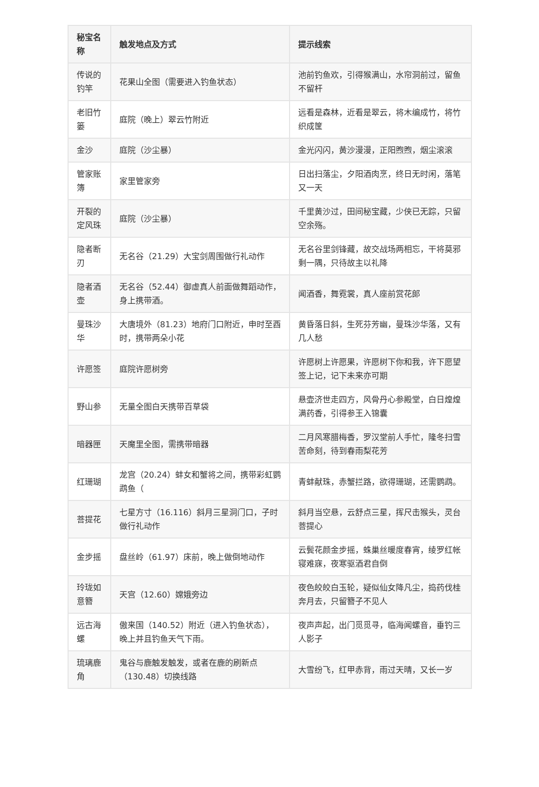| 秘宝名称 | 触发地点及方式 | 提示线索 |
| --- | --- | --- |
| 传说的钓竿 | 花果山全图（需要进入钓鱼状态） | 池前钓鱼欢，引得猴满山，水帘洞前过，留鱼不留杆 |
| 老旧竹篓 | 庭院（晚上）翠云竹附近 | 远看是森林，近看是翠云，将木编成竹，将竹织成筐 |
| 金沙 | 庭院（沙尘暴） | 金光闪闪，黄沙漫漫，正阳煦煦，烟尘滚滚 |
| 管家账簿 | 家里管家旁 | 日出扫落尘，夕阳酒肉烹，终日无时闲，落笔又一天 |
| 开裂的定风珠 | 庭院（沙尘暴） | 千里黄沙过，田间秘宝藏，少侠已无踪，只留空余殇。 |
| 隐者断刃 | 无名谷（21.29）大宝剑周围做行礼动作 | 无名谷里剑锋藏，故交战场两相忘，干将莫邪剩一隅，只待故主以礼降 |
| 隐者酒壶 | 无名谷（52.44）御虚真人前面做舞蹈动作，身上携带酒。 | 闻酒香，舞霓裳，真人座前赏花郎 |
| 曼珠沙华 | 大唐境外（81.23）地府门口附近，申时至酉时，携带两朵小花 | 黄昏落日斜，生死芬芳幽，曼珠沙华落，又有几人愁 |
| 许愿签 | 庭院许愿树旁 | 许愿树上许愿果，许愿树下你和我，许下愿望签上记，记下未来亦可期 |
| 野山参 | 无量全图白天携带百草袋 | 悬壶济世走四方，风骨丹心参殿堂，白日煌煌满药香，引得参王入锦囊 |
| 暗器匣 | 天魔里全图，需携带暗器 | 二月风寒腊梅香，罗汉堂前人手忙，隆冬扫雪苦命刻，待到春雨梨花芳 |
| 红珊瑚 | 龙宫（20.24）蚌女和蟹将之间，携带彩虹鹦鹉鱼（ | 青蚌献珠，赤蟹拦路，欲得珊瑚，还需鹦鹉。 |
| 菩提花 | 七星方寸（16.116）斜月三星洞门口，子时做行礼动作 | 斜月当空悬，云舒点三星，挥尺击猴头，灵台菩提心 |
| 金步摇 | 盘丝岭（61.97）床前，晚上做倒地动作 | 云鬓花颜金步摇，蛛巢丝暖度春宵，绫罗红帐寝难寐，夜寒驱酒君自倒 |
| 玲珑如意簪 | 天宫（12.60）嫦娥旁边 | 夜色皎皎白玉轮，疑似仙女降凡尘，捣药伐桂奔月去，只留簪子不见人 |
| 远古海螺 | 傲来国（140.52）附近（进入钓鱼状态），晚上并且钓鱼天气下雨。 | 夜声声起，出门觅觅寻，临海闻螺音，垂钓三人影子 |
| 琉璃鹿角 | 鬼谷与鹿触发触发，或者在鹿的刷新点（130.48）切换线路 | 大雪纷飞，红甲赤背，雨过天晴，又长一岁 |